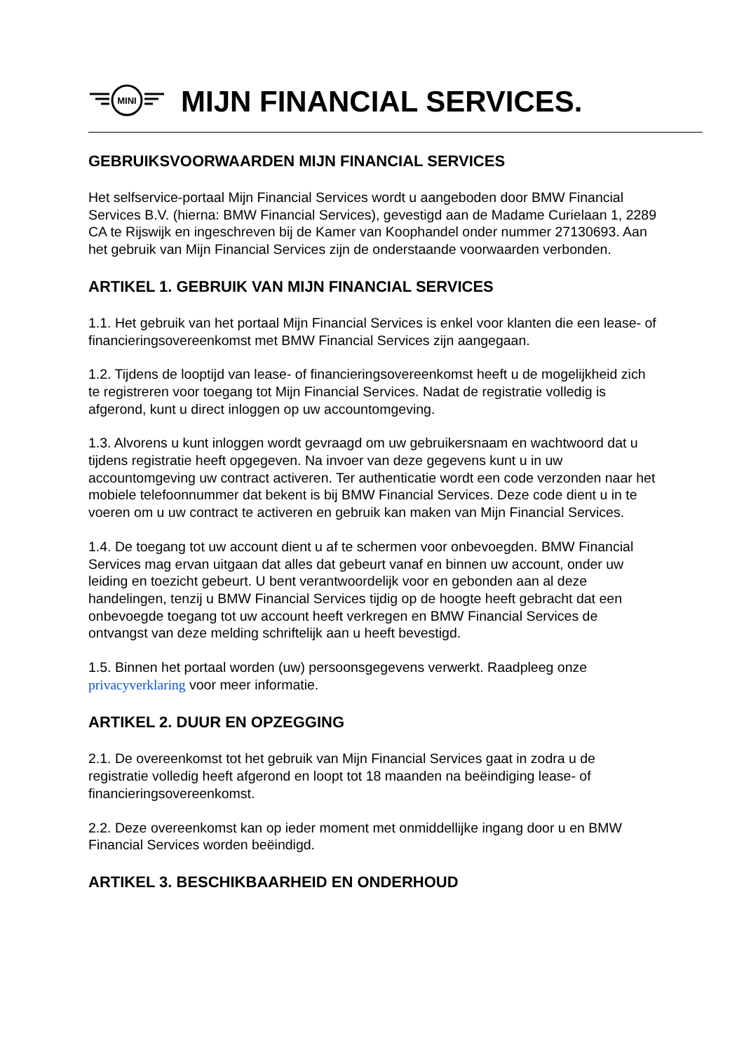MINI
MIJN FINANCIAL SERVICES.
GEBRUIKSVOORWAARDEN MIJN FINANCIAL SERVICES
Het selfservice-portaal Mijn Financial Services wordt u aangeboden door BMW Financial Services B.V. (hierna: BMW Financial Services), gevestigd aan de Madame Curielaan 1, 2289 CA te Rijswijk en ingeschreven bij de Kamer van Koophandel onder nummer 27130693. Aan het gebruik van Mijn Financial Services zijn de onderstaande voorwaarden verbonden.
ARTIKEL 1. GEBRUIK VAN MIJN FINANCIAL SERVICES
1.1. Het gebruik van het portaal Mijn Financial Services is enkel voor klanten die een lease- of financieringsovereenkomst met BMW Financial Services zijn aangegaan.
1.2. Tijdens de looptijd van lease- of financieringsovereenkomst heeft u de mogelijkheid zich te registreren voor toegang tot Mijn Financial Services. Nadat de registratie volledig is afgerond, kunt u direct inloggen op uw accountomgeving.
1.3. Alvorens u kunt inloggen wordt gevraagd om uw gebruikersnaam en wachtwoord dat u tijdens registratie heeft opgegeven. Na invoer van deze gegevens kunt u in uw accountomgeving uw contract activeren. Ter authenticatie wordt een code verzonden naar het mobiele telefoonnummer dat bekent is bij BMW Financial Services. Deze code dient u in te voeren om u uw contract te activeren en gebruik kan maken van Mijn Financial Services.
1.4. De toegang tot uw account dient u af te schermen voor onbevoegden. BMW Financial Services mag ervan uitgaan dat alles dat gebeurt vanaf en binnen uw account, onder uw leiding en toezicht gebeurt. U bent verantwoordelijk voor en gebonden aan al deze handelingen, tenzij u BMW Financial Services tijdig op de hoogte heeft gebracht dat een onbevoegde toegang tot uw account heeft verkregen en BMW Financial Services de ontvangst van deze melding schriftelijk aan u heeft bevestigd.
1.5. Binnen het portaal worden (uw) persoonsgegevens verwerkt. Raadpleeg onze privacyverklaring voor meer informatie.
ARTIKEL 2. DUUR EN OPZEGGING
2.1. De overeenkomst tot het gebruik van Mijn Financial Services gaat in zodra u de registratie volledig heeft afgerond en loopt tot 18 maanden na beëindiging lease- of financieringsovereenkomst.
2.2. Deze overeenkomst kan op ieder moment met onmiddellijke ingang door u en BMW Financial Services worden beëindigd.
ARTIKEL 3. BESCHIKBAARHEID EN ONDERHOUD